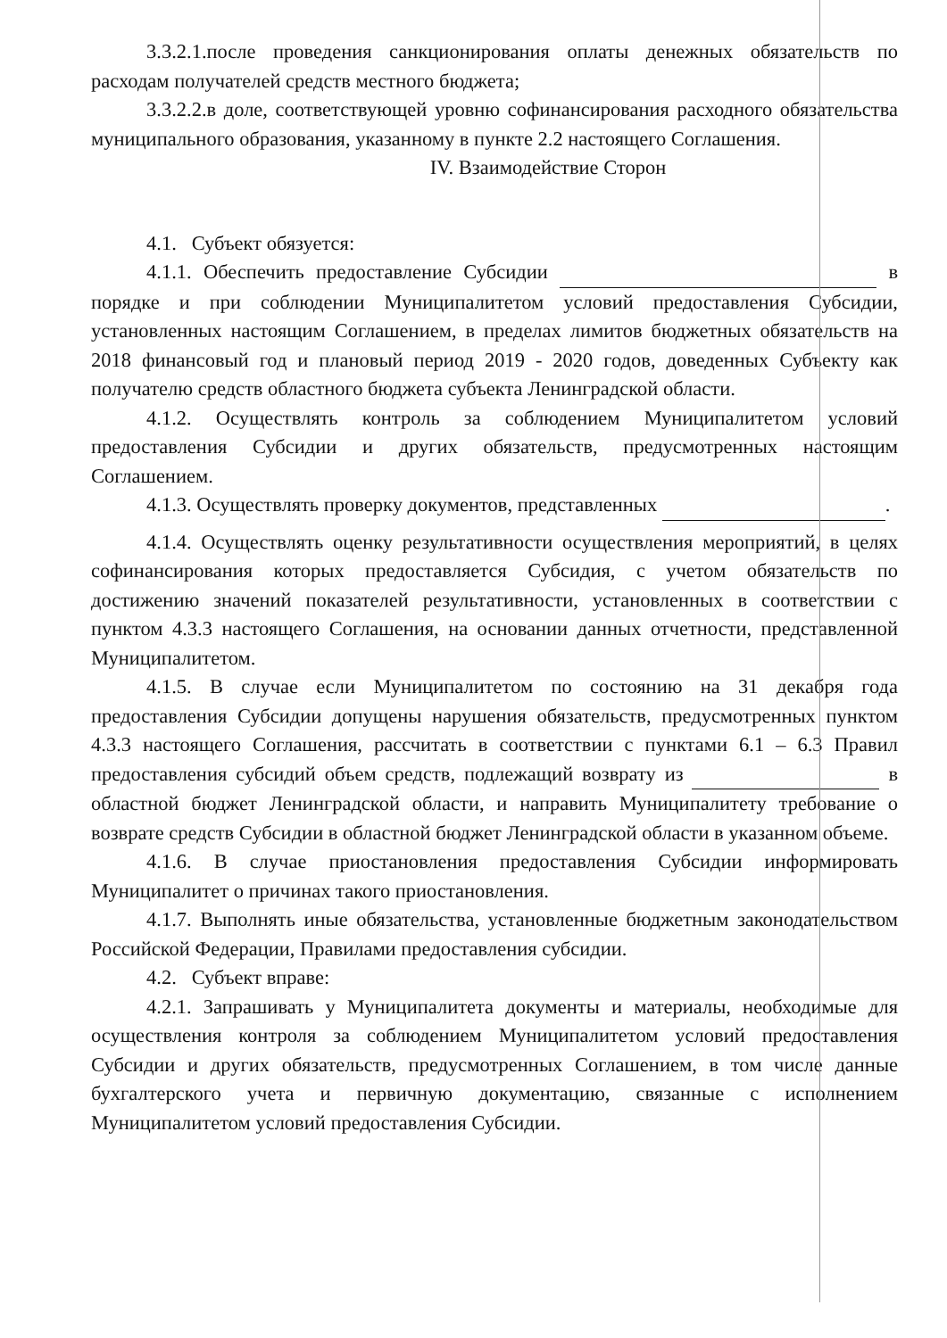3.3.2.1.после проведения санкционирования оплаты денежных обязательств по расходам получателей средств местного бюджета;
3.3.2.2.в доле, соответствующей уровню софинансирования расходного обязательства муниципального образования, указанному в пункте 2.2 настоящего Соглашения.
IV. Взаимодействие Сторон
4.1. Субъект обязуется:
4.1.1. Обеспечить предоставление Субсидии в порядке и при соблюдении Муниципалитетом условий предоставления Субсидии, установленных настоящим Соглашением, в пределах лимитов бюджетных обязательств на 2018 финансовый год и плановый период 2019 - 2020 годов, доведенных Субъекту как получателю средств областного бюджета субъекта Ленинградской области.
4.1.2. Осуществлять контроль за соблюдением Муниципалитетом условий предоставления Субсидии и других обязательств, предусмотренных настоящим Соглашением.
4.1.3. Осуществлять проверку документов, представленных .
4.1.4. Осуществлять оценку результативности осуществления мероприятий, в целях софинансирования которых предоставляется Субсидия, с учетом обязательств по достижению значений показателей результативности, установленных в соответствии с пунктом 4.3.3 настоящего Соглашения, на основании данных отчетности, представленной Муниципалитетом.
4.1.5. В случае если Муниципалитетом по состоянию на 31 декабря года предоставления Субсидии допущены нарушения обязательств, предусмотренных пунктом 4.3.3 настоящего Соглашения, рассчитать в соответствии с пунктами 6.1 – 6.3 Правил предоставления субсидий объем средств, подлежащий возврату из в областной бюджет Ленинградской области, и направить Муниципалитету требование о возврате средств Субсидии в областной бюджет Ленинградской области в указанном объеме.
4.1.6. В случае приостановления предоставления Субсидии информировать Муниципалитет о причинах такого приостановления.
4.1.7. Выполнять иные обязательства, установленные бюджетным законодательством Российской Федерации, Правилами предоставления субсидии.
4.2. Субъект вправе:
4.2.1. Запрашивать у Муниципалитета документы и материалы, необходимые для осуществления контроля за соблюдением Муниципалитетом условий предоставления Субсидии и других обязательств, предусмотренных Соглашением, в том числе данные бухгалтерского учета и первичную документацию, связанные с исполнением Муниципалитетом условий предоставления Субсидии.